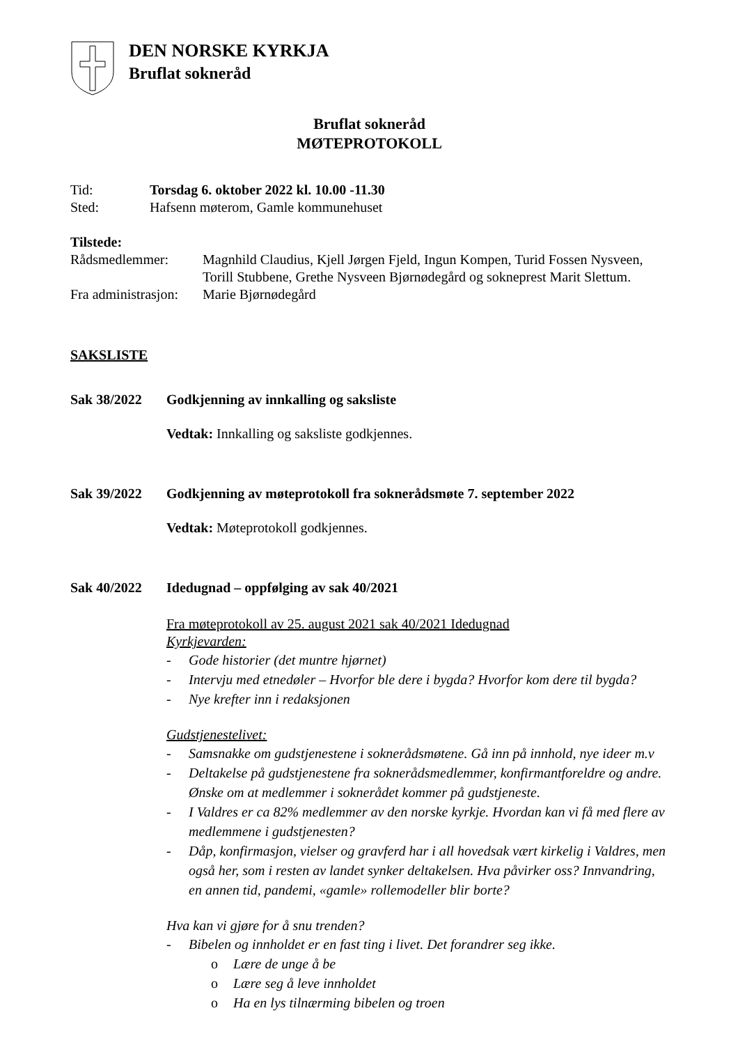DEN NORSKE KYRKJA
Bruflat sokneråd
Bruflat sokneråd
MØTEPROTOKOLL
Tid: Torsdag 6. oktober 2022 kl. 10.00 -11.30
Sted: Hafsenn møterom, Gamle kommunehuset
Tilstede:
Rådsmedlemmer: Magnhild Claudius, Kjell Jørgen Fjeld, Ingun Kompen, Turid Fossen Nysveen, Torill Stubbene, Grethe Nysveen Bjørnødegård og sokneprest Marit Slettum.
Fra administrasjon: Marie Bjørnødegård
SAKSLISTE
Sak 38/2022 Godkjenning av innkalling og saksliste
Vedtak: Innkalling og saksliste godkjennes.
Sak 39/2022 Godkjenning av møteprotokoll fra soknerådsmøte 7. september 2022
Vedtak: Møteprotokoll godkjennes.
Sak 40/2022 Idedugnad – oppfølging av sak 40/2021
Fra møteprotokoll av 25. august 2021 sak 40/2021 Idedugnad
Kyrkjevarden:
- Gode historier (det muntre hjørnet)
- Intervju med etnedøler – Hvorfor ble dere i bygda? Hvorfor kom dere til bygda?
- Nye krefter inn i redaksjonen
Gudstjenestelivet:
- Samsnakke om gudstjenestene i soknerådsmøtene. Gå inn på innhold, nye ideer m.v
- Deltakelse på gudstjenestene fra soknerådsmedlemmer, konfirmantforeldre og andre. Ønske om at medlemmer i soknerådet kommer på gudstjeneste.
- I Valdres er ca 82% medlemmer av den norske kyrkje. Hvordan kan vi få med flere av medlemmene i gudstjenesten?
- Dåp, konfirmasjon, vielser og gravferd har i all hovedsak vært kirkelig i Valdres, men også her, som i resten av landet synker deltakelsen. Hva påvirker oss? Innvandring, en annen tid, pandemi, «gamle» rollemodeller blir borte?
Hva kan vi gjøre for å snu trenden?
- Bibelen og innholdet er en fast ting i livet. Det forandrer seg ikke.
o Lære de unge å be
o Lære seg å leve innholdet
o Ha en lys tilnærming bibelen og troen